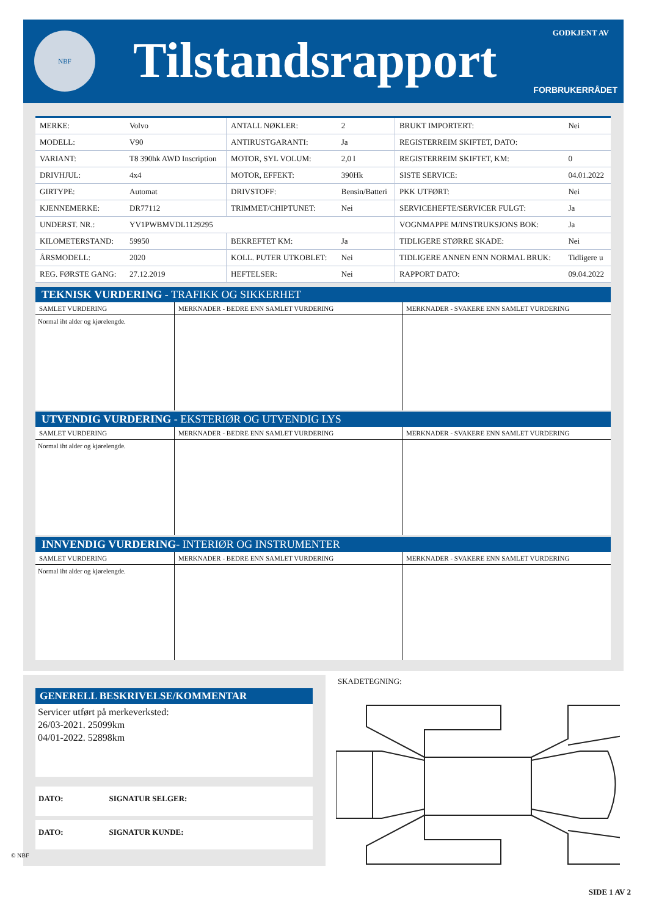NBF Tilstandsrapport GODKJENT AV
FORBRUKERRÅDET
| MERKE: | Volvo | ANTALL NØKLER: | 2 | BRUKT IMPORTERT: | Nei |
| MODELL: | V90 | ANTIRUSTGARANTI: | Ja | REGISTERREIM SKIFTET, DATO: | |
| VARIANT: | T8 390hk AWD Inscription | MOTOR, SYL VOLUM: | 2,0 l | REGISTERREIM SKIFTET, KM: | 0 |
| DRIVHJUL: | 4x4 | MOTOR, EFFEKT: | 390Hk | SISTE SERVICE: | 04.01.2022 |
| GIRTYPE: | Automat | DRIVSTOFF: | Bensin/Batteri | PKK UTFØRT: | Nei |
| KJENNEMERKE: | DR77112 | TRIMMET/CHIPTUNET: | Nei | SERVICEHEFTE/SERVICER FULGT: | Ja |
| UNDERST. NR.: | YV1PWBMVDL1129295 | | | VOGNMAPPE M/INSTRUKSJONS BOK: | Ja |
| KILOMETERSTAND: | 59950 | BEKREFTET KM: | Ja | TIDLIGERE STØRRE SKADE: | Nei |
| ÅRSMODELL: | 2020 | KOLL. PUTER UTKOBLET: | Nei | TIDLIGERE ANNEN ENN NORMAL BRUK: | Tidligere u |
| REG. FØRSTE GANG: | 27.12.2019 | HEFTELSER: | Nei | RAPPORT DATO: | 09.04.2022 |
TEKNISK VURDERING - TRAFIKK OG SIKKERHET
| SAMLET VURDERING | MERKNADER - BEDRE ENN SAMLET VURDERING | MERKNADER - SVAKERE ENN SAMLET VURDERING |
| --- | --- | --- |
| Normal iht alder og kjørelengde. | | |
UTVENDIG VURDERING - EKSTERIØR OG UTVENDIG LYS
| SAMLET VURDERING | MERKNADER - BEDRE ENN SAMLET VURDERING | MERKNADER - SVAKERE ENN SAMLET VURDERING |
| --- | --- | --- |
| Normal iht alder og kjørelengde. | | |
INNVENDIG VURDERING- INTERIØR OG INSTRUMENTER
| SAMLET VURDERING | MERKNADER - BEDRE ENN SAMLET VURDERING | MERKNADER - SVAKERE ENN SAMLET VURDERING |
| --- | --- | --- |
| Normal iht alder og kjørelengde. | | |
GENERELL BESKRIVELSE/KOMMENTAR
Servicer utført på merkeverksted:
26/03-2021. 25099km
04/01-2022. 52898km
DATO: SIGNATUR SELGER:
DATO: SIGNATUR KUNDE:
SKADETEGNING:
© NBF
SIDE 1 AV 2